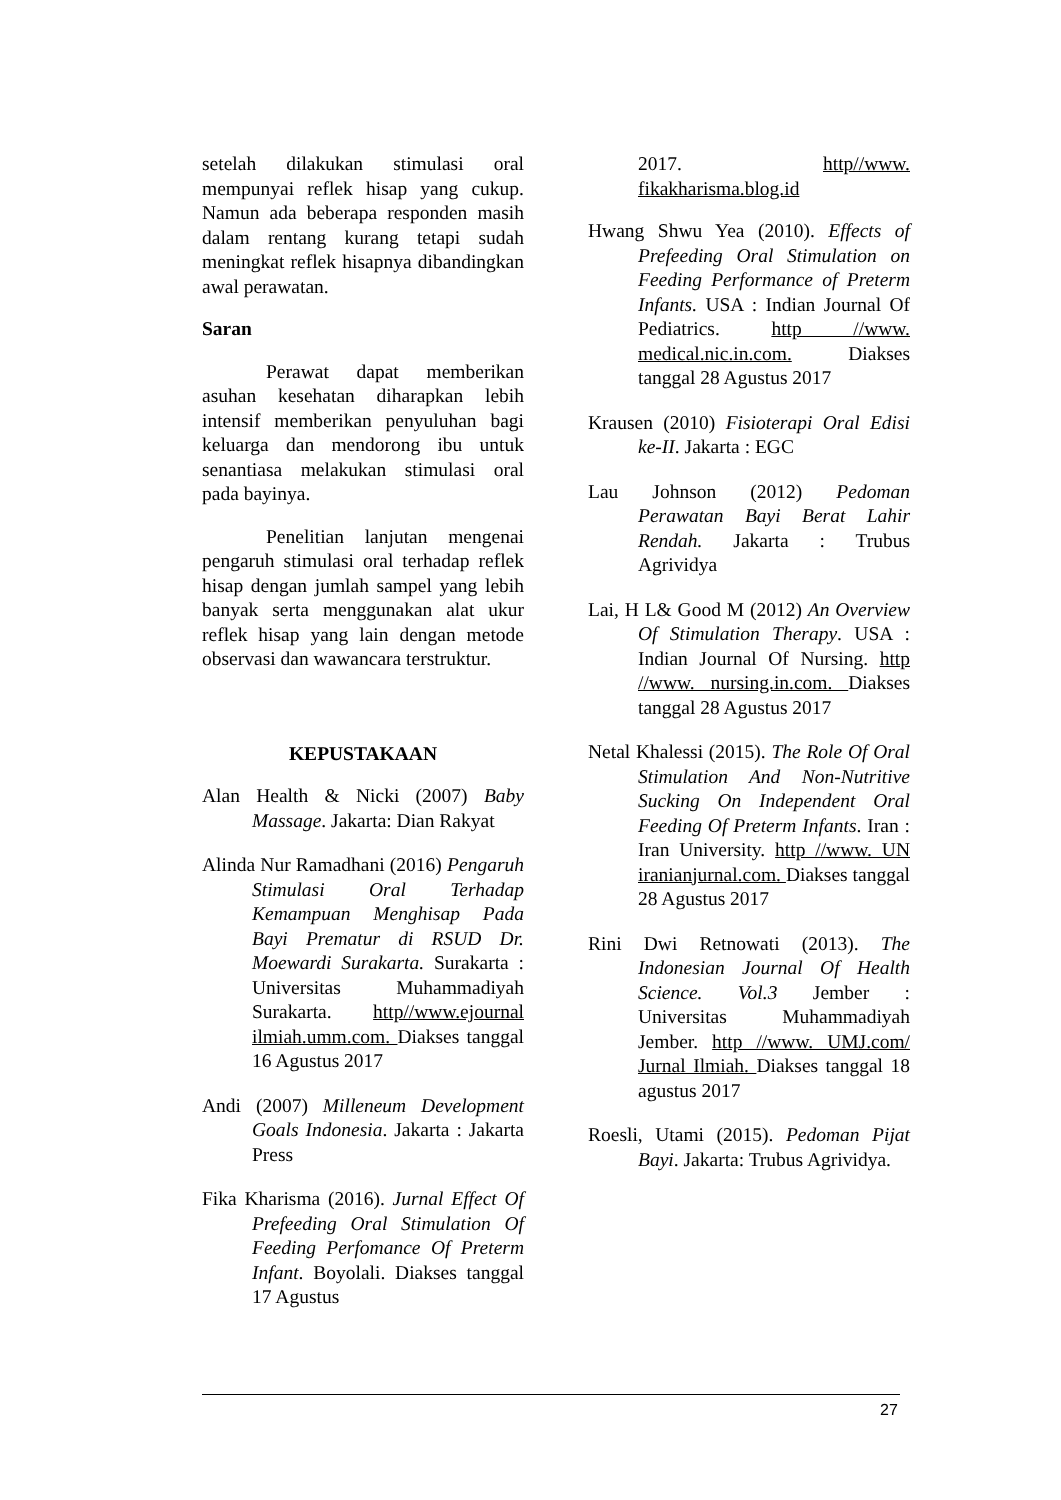setelah dilakukan stimulasi oral mempunyai reflek hisap yang cukup. Namun ada beberapa responden masih dalam rentang kurang tetapi sudah meningkat reflek hisapnya dibandingkan awal perawatan.
Saran
Perawat dapat memberikan asuhan kesehatan diharapkan lebih intensif memberikan penyuluhan bagi keluarga dan mendorong ibu untuk senantiasa melakukan stimulasi oral pada bayinya.
Penelitian lanjutan mengenai pengaruh stimulasi oral terhadap reflek hisap dengan jumlah sampel yang lebih banyak serta menggunakan alat ukur reflek hisap yang lain dengan metode observasi dan wawancara terstruktur.
KEPUSTAKAAN
Alan Health & Nicki (2007) Baby Massage. Jakarta: Dian Rakyat
Alinda Nur Ramadhani (2016) Pengaruh Stimulasi Oral Terhadap Kemampuan Menghisap Pada Bayi Prematur di RSUD Dr. Moewardi Surakarta. Surakarta : Universitas Muhammadiyah Surakarta. http//www.ejournal ilmiah.umm.com. Diakses tanggal 16 Agustus 2017
Andi (2007) Milleneum Development Goals Indonesia. Jakarta : Jakarta Press
Fika Kharisma (2016). Jurnal Effect Of Prefeeding Oral Stimulation Of Feeding Perfomance Of Preterm Infant. Boyolali. Diakses tanggal 17 Agustus
2017. http//www. fikakharisma.blog.id
Hwang Shwu Yea (2010). Effects of Prefeeding Oral Stimulation on Feeding Performance of Preterm Infants. USA : Indian Journal Of Pediatrics. http //www. medical.nic.in.com. Diakses tanggal 28 Agustus 2017
Krausen (2010) Fisioterapi Oral Edisi ke-II. Jakarta : EGC
Lau Johnson (2012) Pedoman Perawatan Bayi Berat Lahir Rendah. Jakarta : Trubus Agrividya
Lai, H L& Good M (2012) An Overview Of Stimulation Therapy. USA : Indian Journal Of Nursing. http //www. nursing.in.com. Diakses tanggal 28 Agustus 2017
Netal Khalessi (2015). The Role Of Oral Stimulation And Non-Nutritive Sucking On Independent Oral Feeding Of Preterm Infants. Iran : Iran University. http //www. UN iranianjurnal.com. Diakses tanggal 28 Agustus 2017
Rini Dwi Retnowati (2013). The Indonesian Journal Of Health Science. Vol.3 Jember : Universitas Muhammadiyah Jember. http //www. UMJ.com/ Jurnal Ilmiah. Diakses tanggal 18 agustus 2017
Roesli, Utami (2015). Pedoman Pijat Bayi. Jakarta: Trubus Agrividya.
27